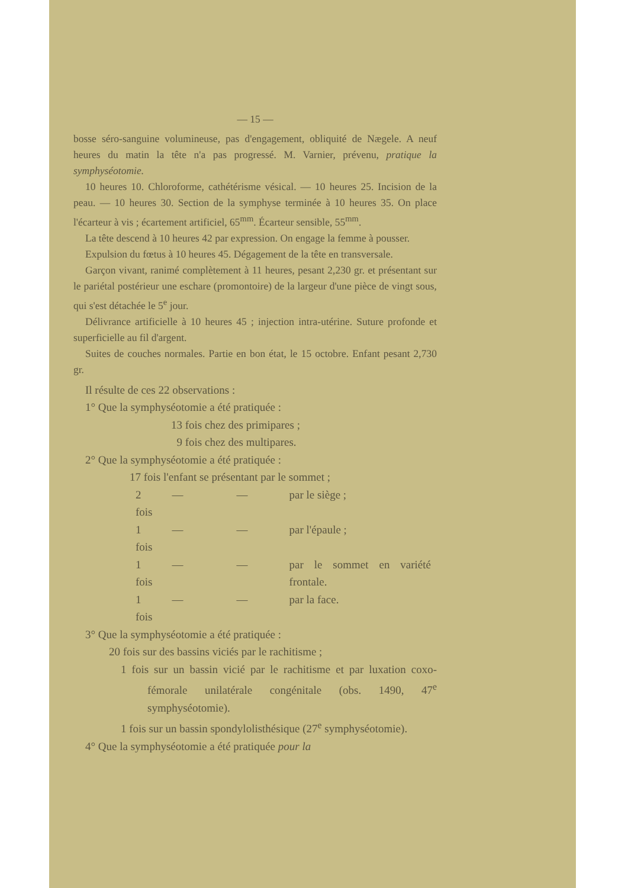— 15 —
bosse séro-sanguine volumineuse, pas d'engagement, obliquité de Nægele. A neuf heures du matin la tête n'a pas progressé. M. Varnier, prévenu, pratique la symphyséotomie.
10 heures 10. Chloroforme, cathétérisme vésical. — 10 heures 25. Incision de la peau. — 10 heures 30. Section de la symphyse terminée à 10 heures 35. On place l'écarteur à vis ; écartement artificiel, 65<sup>mm</sup>. Écarteur sensible, 55<sup>mm</sup>.
La tête descend à 10 heures 42 par expression. On engage la femme à pousser.
Expulsion du fœtus à 10 heures 45. Dégagement de la tête en transversale.
Garçon vivant, ranimé complètement à 11 heures, pesant 2,230 gr. et présentant sur le pariétal postérieur une eschare (promontoire) de la largeur d'une pièce de vingt sous, qui s'est détachée le 5<sup>e</sup> jour.
Délivrance artificielle à 10 heures 45 ; injection intra-utérine. Suture profonde et superficielle au fil d'argent.
Suites de couches normales. Partie en bon état, le 15 octobre. Enfant pesant 2,730 gr.
Il résulte de ces 22 observations :
1° Que la symphyséotomie a été pratiquée :
13 fois chez des primipares ;
9 fois chez des multipares.
2° Que la symphyséotomie a été pratiquée :
17 fois l'enfant se présentant par le sommet ;
| 2 fois | — | — | par le siège ; |
| 1 fois | — | — | par l'épaule ; |
| 1 fois | — | — | par le sommet en variété frontale. |
| 1 fois | — | — | par la face. |
3° Que la symphyséotomie a été pratiquée :
20 fois sur des bassins viciés par le rachitisme ;
1 fois sur un bassin vicié par le rachitisme et par luxation coxo-fémorale unilatérale congénitale (obs. 1490, 47<sup>e</sup> symphyséotomie).
1 fois sur un bassin spondylolisthésique (27<sup>e</sup> symphyséotomie).
4° Que la symphyséotomie a été pratiquée pour la